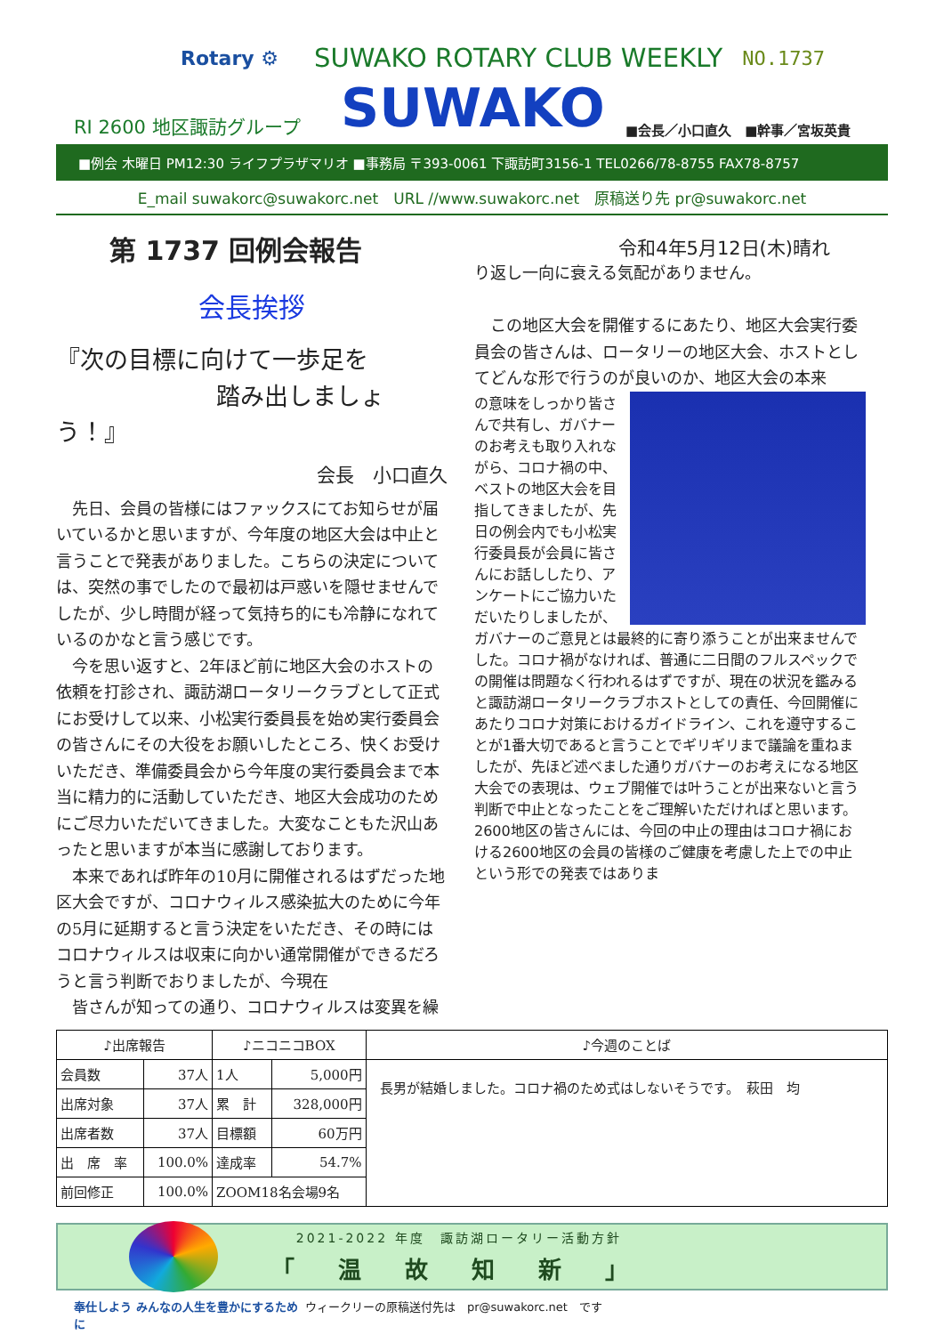Rotary ⚙ SUWAKO ROTARY CLUB WEEKLY NO.1737
RI 2600 地区諏訪グループ
SUWAKO
■会長／小口直久　■幹事／宮坂英貴
■例会 木曜日 PM12:30 ライフプラザマリオ ■事務局 〒393-0061 下諏訪町3156-1 TEL0266/78-8755 FAX78-8757
E_mail suwakorc@suwakorc.net　URL //www.suwakorc.net　原稿送り先 pr@suwakorc.net
第 1737 回例会報告
会長挨拶
『次の目標に向けて一歩足を
踏み出しましょう！』
会長　小口直久
　先日、会員の皆様にはファックスにてお知らせが届いているかと思いますが、今年度の地区大会は中止と言うことで発表がありました。こちらの決定については、突然の事でしたので最初は戸惑いを隠せませんでしたが、少し時間が経って気持ち的にも冷静になれているのかなと言う感じです。
　今を思い返すと、2年ほど前に地区大会のホストの依頼を打診され、諏訪湖ロータリークラブとして正式にお受けして以来、小松実行委員長を始め実行委員会の皆さんにその大役をお願いしたところ、快くお受けいただき、準備委員会から今年度の実行委員会まで本当に精力的に活動していただき、地区大会成功のためにご尽力いただいてきました。大変なこともた沢山あったと思いますが本当に感謝しております。
　本来であれば昨年の10月に開催されるはずだった地区大会ですが、コロナウィルス感染拡大のために今年の5月に延期すると言う決定をいただき、その時にはコロナウィルスは収束に向かい通常開催ができるだろうと言う判断でおりましたが、今現在
　皆さんが知っての通り、コロナウィルスは変異を繰
令和4年5月12日(木)晴れ
り返し一向に衰える気配がありません。
　この地区大会を開催するにあたり、地区大会実行委員会の皆さんは、ロータリーの地区大会、ホストとしてどんな形で行うのが良いのか、地区大会の本来
の意味をしっかり皆さんで共有し、ガバナーのお考えも取り入れながら、コロナ禍の中、ベストの地区大会を目指してきましたが、先日の例会内でも小松実行委員長が会員に皆さんにお話ししたり、アンケートにご協力いただいたりしましたが、ガバナーのご意見とは最終的に寄り添うことが出来ませんでした。コロナ禍がなければ、普通に二日間のフルスペックでの開催は問題なく行われるはずですが、現在の状況を鑑みると諏訪湖ロータリークラブホストとしての責任、今回開催にあたりコロナ対策におけるガイドライン、これを遵守することが1番大切であると言うことでギリギリまで議論を重ねましたが、先ほど述べました通りガバナーのお考えになる地区大会での表現は、ウェブ開催では叶うことが出来ないと言う判断で中止となったことをご理解いただければと思います。2600地区の皆さんには、今回の中止の理由はコロナ禍における2600地区の会員の皆様のご健康を考慮した上での中止という形での発表ではありま
| ♪出席報告 | | ♪ニコニコBOX | | ♪今週のことば |
| --- | --- | --- | --- | --- |
| 会員数 | 37人 | 1人 | 5,000円 | 長男が結婚しました。コロナ禍のため式はしないそうです。 萩田 均 |
| 出席対象 | 37人 | 累 計 | 328,000円 | |
| 出席者数 | 37人 | 目標額 | 60万円 | |
| 出 席 率 | 100.0% | 達成率 | 54.7% | |
| 前回修正 | 100.0% | ZOOM18名会場9名 | | |
2021-2022 年度　諏訪湖ロータリー活動方針
「 温 故 知 新 」
奉仕しよう みんなの人生を豊かにするために ウィークリーの原稿送付先は　pr@suwakorc.net　です